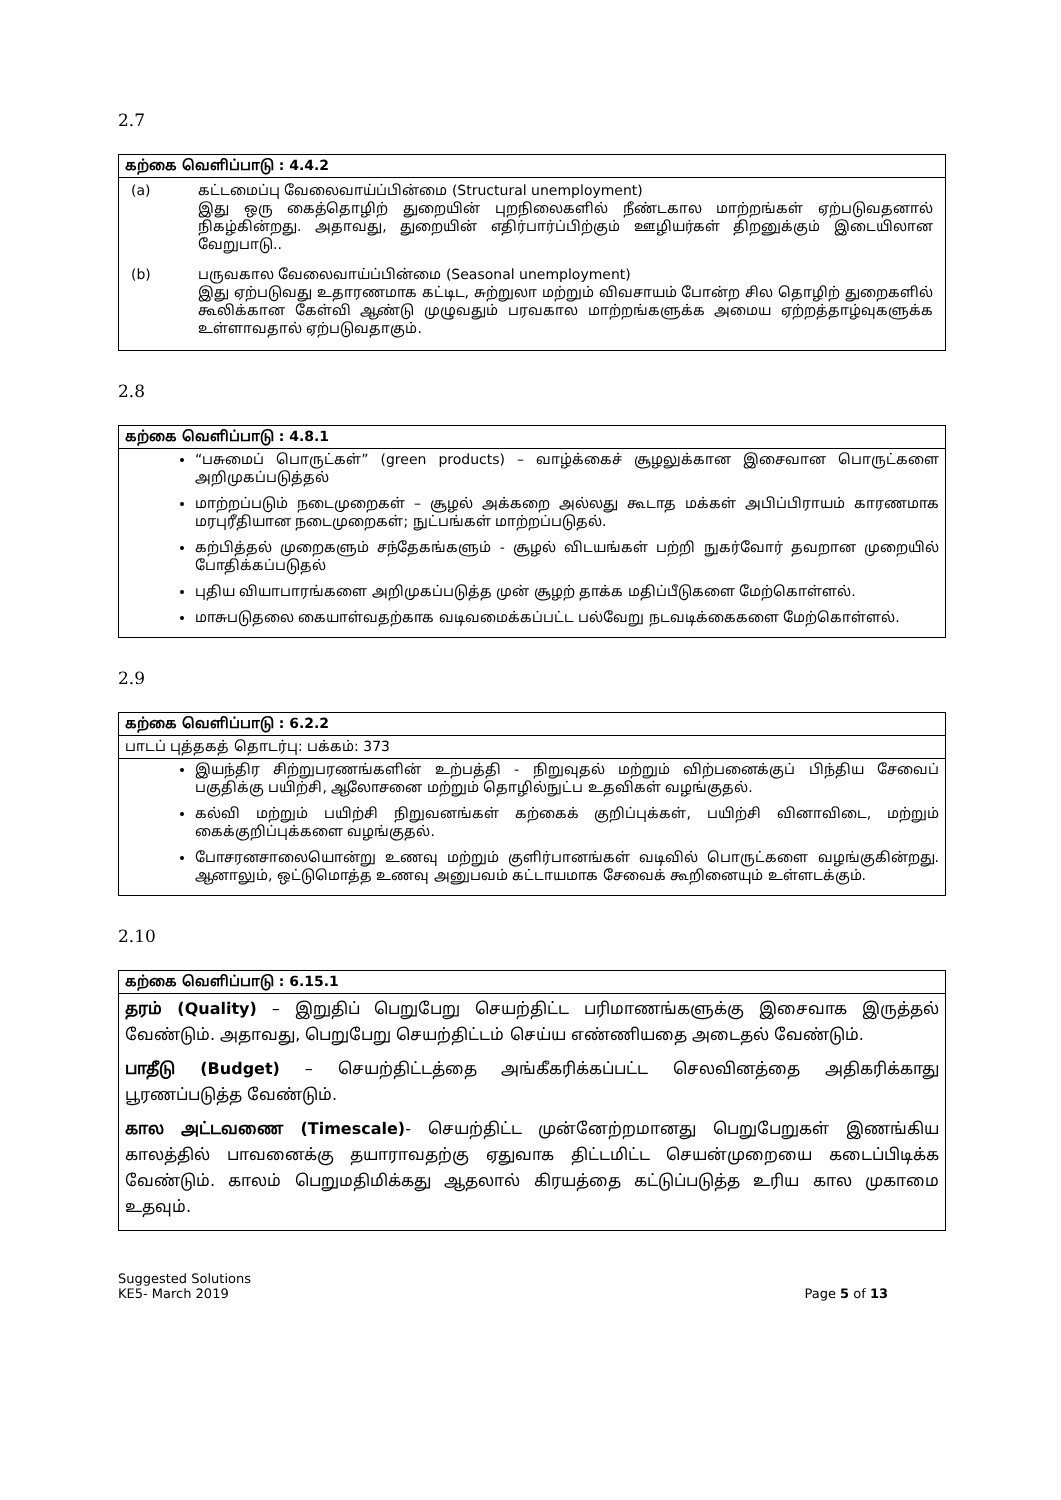2.7
| கற்கை வெளிப்பாடு : 4.4.2 |
| --- |
| / (a) / கட்டமைப்பு வேலைவாய்ப்பின்மை (Structural unemployment) இது ஒரு கைத்தொழிற் துறையின் புறநிலைகளில் நீண்டகால மாற்றங்கள் ஏற்படுவதனால் நிகழ்கின்றது. அதாவது, துறையின் எதிர்பார்ப்பிற்கும் ஊழியர்கள் திறனுக்கும் இடையிலான வேறுபாடு.. / / (b) / பருவகால வேலைவாய்ப்பின்மை (Seasonal unemployment) இது ஏற்படுவது உதாரணமாக கட்டிட, சுற்றுலா மற்றும் விவசாயம் போன்ற சில தொழிற் துறைகளில் கூலிக்கான கேள்வி ஆண்டு முழுவதும் பரவகால மாற்றங்களுக்க அமைய ஏற்றத்தாழ்வுகளுக்க உள்ளாவதால் ஏற்படுவதாகும். / |
2.8
| கற்கை வெளிப்பாடு : 4.8.1 |
| --- |
| “பசுமைப் பொருட்கள்” (green products) – வாழ்க்கைச் சூழலுக்கான இசைவான பொருட்களை அறிமுகப்படுத்தல் மாற்றப்படும் நடைமுறைகள் – சூழல் அக்கறை அல்லது கூடாத மக்கள் அபிப்பிராயம் காரணமாக மரபுரீதியான நடைமுறைகள்; நுட்பங்கள் மாற்றப்படுதல். கற்பித்தல் முறைகளும் சந்தேகங்களும் - சூழல் விடயங்கள் பற்றி நுகர்வோர் தவறான முறையில் போதிக்கப்படுதல் புதிய வியாபாரங்களை அறிமுகப்படுத்த முன் சூழற் தாக்க மதிப்பீடுகளை மேற்கொள்ளல். மாசுபடுதலை கையாள்வதற்காக வடிவமைக்கப்பட்ட பல்வேறு நடவடிக்கைகளை மேற்கொள்ளல். |
2.9
| கற்கை வெளிப்பாடு : 6.2.2 |
| --- |
| பாடப் புத்தகத் தொடர்பு: பக்கம்: 373 |
| இயந்திர சிற்றுபரணங்களின் உற்பத்தி - நிறுவுதல் மற்றும் விற்பனைக்குப் பிந்திய சேவைப் பகுதிக்கு பயிற்சி, ஆலோசனை மற்றும் தொழில்நுட்ப உதவிகள் வழங்குதல். கல்வி மற்றும் பயிற்சி நிறுவனங்கள் கற்கைக் குறிப்புக்கள், பயிற்சி வினாவிடை, மற்றும் கைக்குறிப்புக்களை வழங்குதல். போசரனசாலையொன்று உணவு மற்றும் குளிர்பானங்கள் வடிவில் பொருட்களை வழங்குகின்றது. ஆனாலும், ஒட்டுமொத்த உணவு அனுபவம் கட்டாயமாக சேவைக் கூறினையும் உள்ளடக்கும். |
2.10
| கற்கை வெளிப்பாடு : 6.15.1 |
| --- |
| தரம் (Quality) – இறுதிப் பெறுபேறு செயற்திட்ட பரிமாணங்களுக்கு இசைவாக இருத்தல் வேண்டும். அதாவது, பெறுபேறு செயற்திட்டம் செய்ய எண்ணியதை அடைதல் வேண்டும். பாதீடு (Budget) – செயற்திட்டத்தை அங்கீகரிக்கப்பட்ட செலவினத்தை அதிகரிக்காது பூரணப்படுத்த வேண்டும். கால அட்டவணை (Timescale) - செயற்திட்ட முன்னேற்றமானது பெறுபேறுகள் இணங்கிய காலத்தில் பாவனைக்கு தயாராவதற்கு ஏதுவாக திட்டமிட்ட செயன்முறையை கடைப்பிடிக்க வேண்டும். காலம் பெறுமதிமிக்கது ஆதலால் கிரயத்தை கட்டுப்படுத்த உரிய கால முகாமை உதவும். |
Suggested Solutions
KE5- March 2019
Page 5 of 13